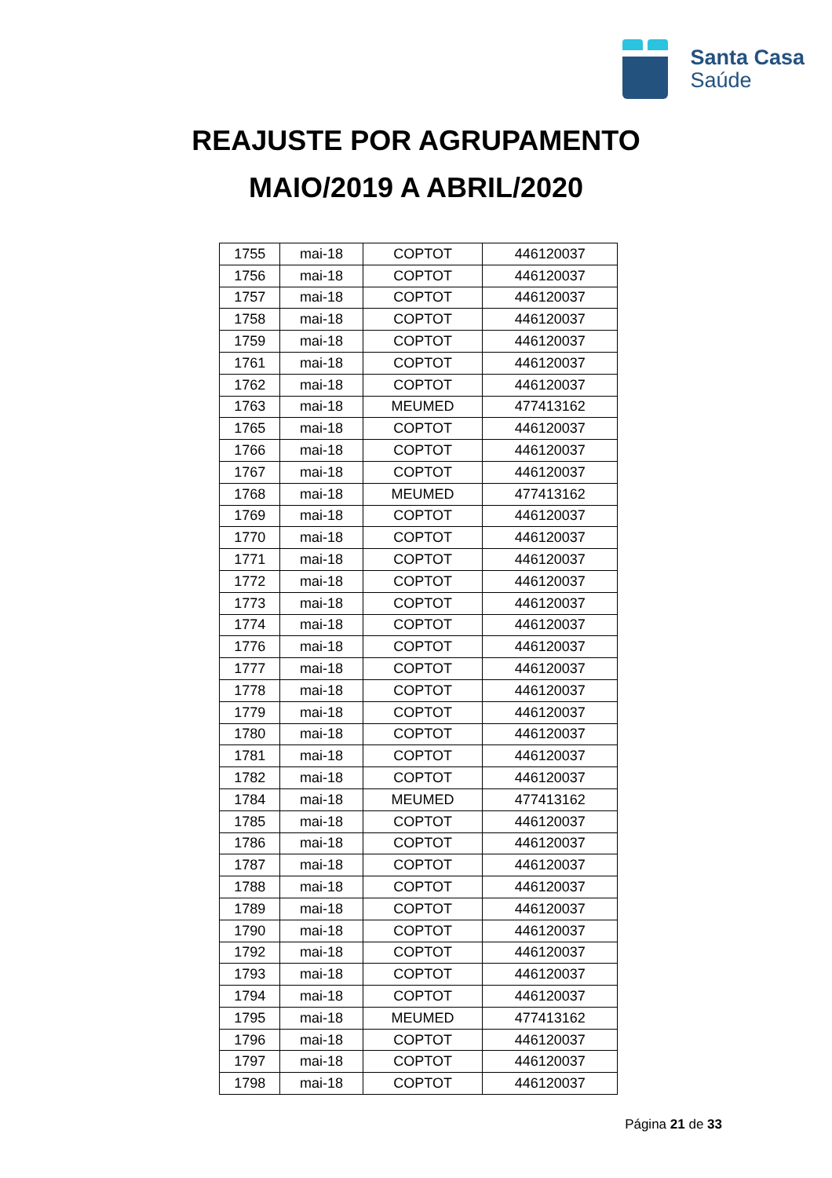Santa Casa
Saúde
REAJUSTE POR AGRUPAMENTO
MAIO/2019 A ABRIL/2020
| 1755 | mai-18 | COPTOT | 446120037 |
| 1756 | mai-18 | COPTOT | 446120037 |
| 1757 | mai-18 | COPTOT | 446120037 |
| 1758 | mai-18 | COPTOT | 446120037 |
| 1759 | mai-18 | COPTOT | 446120037 |
| 1761 | mai-18 | COPTOT | 446120037 |
| 1762 | mai-18 | COPTOT | 446120037 |
| 1763 | mai-18 | MEUMED | 477413162 |
| 1765 | mai-18 | COPTOT | 446120037 |
| 1766 | mai-18 | COPTOT | 446120037 |
| 1767 | mai-18 | COPTOT | 446120037 |
| 1768 | mai-18 | MEUMED | 477413162 |
| 1769 | mai-18 | COPTOT | 446120037 |
| 1770 | mai-18 | COPTOT | 446120037 |
| 1771 | mai-18 | COPTOT | 446120037 |
| 1772 | mai-18 | COPTOT | 446120037 |
| 1773 | mai-18 | COPTOT | 446120037 |
| 1774 | mai-18 | COPTOT | 446120037 |
| 1776 | mai-18 | COPTOT | 446120037 |
| 1777 | mai-18 | COPTOT | 446120037 |
| 1778 | mai-18 | COPTOT | 446120037 |
| 1779 | mai-18 | COPTOT | 446120037 |
| 1780 | mai-18 | COPTOT | 446120037 |
| 1781 | mai-18 | COPTOT | 446120037 |
| 1782 | mai-18 | COPTOT | 446120037 |
| 1784 | mai-18 | MEUMED | 477413162 |
| 1785 | mai-18 | COPTOT | 446120037 |
| 1786 | mai-18 | COPTOT | 446120037 |
| 1787 | mai-18 | COPTOT | 446120037 |
| 1788 | mai-18 | COPTOT | 446120037 |
| 1789 | mai-18 | COPTOT | 446120037 |
| 1790 | mai-18 | COPTOT | 446120037 |
| 1792 | mai-18 | COPTOT | 446120037 |
| 1793 | mai-18 | COPTOT | 446120037 |
| 1794 | mai-18 | COPTOT | 446120037 |
| 1795 | mai-18 | MEUMED | 477413162 |
| 1796 | mai-18 | COPTOT | 446120037 |
| 1797 | mai-18 | COPTOT | 446120037 |
| 1798 | mai-18 | COPTOT | 446120037 |
Página 21 de 33